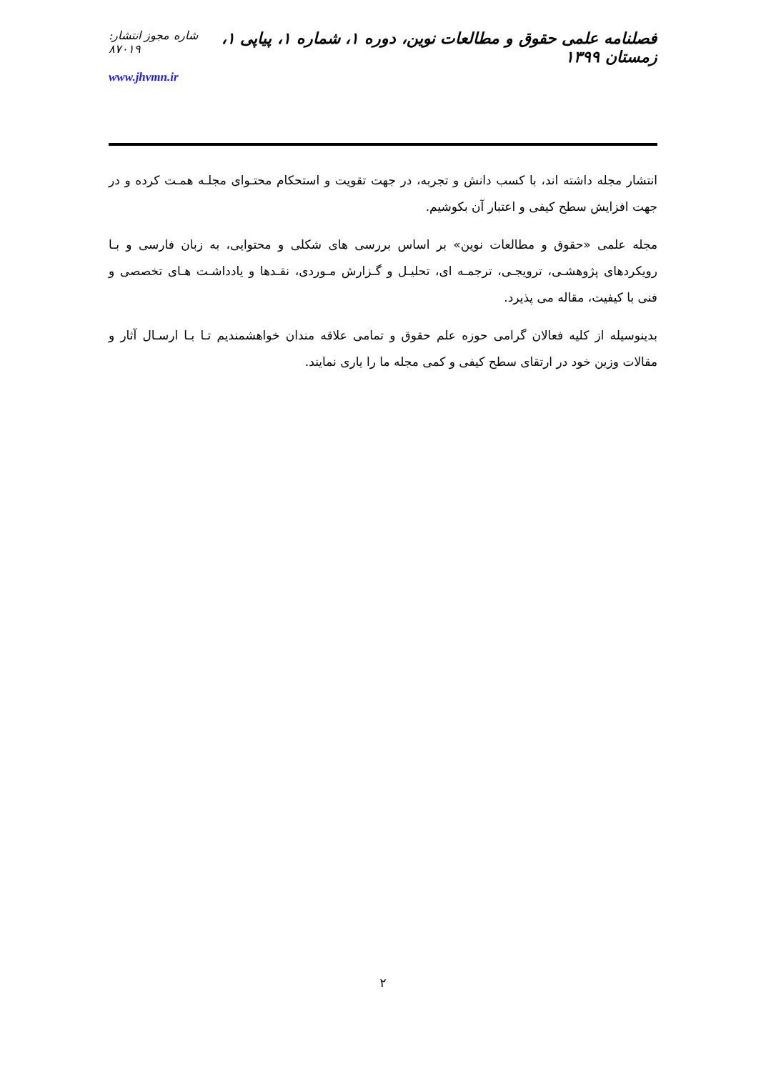فصلنامه علمی حقوق و مطالعات نوین، دوره ۱، شماره ۱، پیاپی ۱، زمستان ۱۳۹۹
شاره مجوز انتشار: ۸۷۰۱۹
www.jhvmn.ir
انتشار مجله داشته اند، با کسب دانش و تجربه، در جهت تقویت و استحکام محتـوای مجلـه همـت کرده و در جهت افزایش سطح کیفی و اعتبار آن بکوشیم.
مجله علمی «حقوق و مطالعات نوین» بر اساس بررسی های شکلی و محتوایی، به زبان فارسی و بـا رویکردهای پژوهشـی، ترویجـی، ترجمـه ای، تحلیـل و گـزارش مـوردی، نقـدها و یادداشـت هـای تخصصی و فنی با کیفیت، مقاله می پذیرد.
بدینوسیله از کلیه فعالان گرامی حوزه علم حقوق و تمامی علاقه مندان خواهشمندیم تـا بـا ارسـال آثار و مقالات وزین خود در ارتقای سطح کیفی و کمی مجله ما را یاری نمایند.
۲